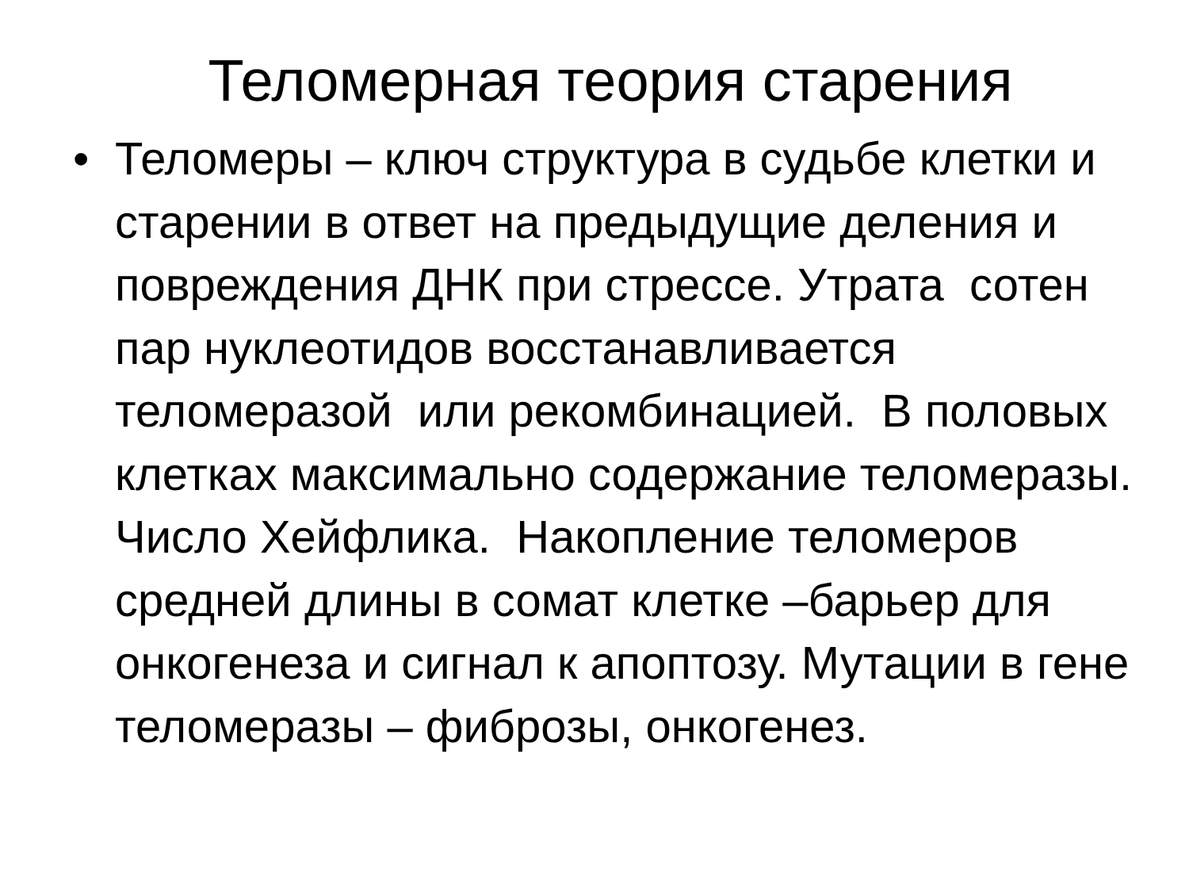Теломерная теория старения
•
Теломеры – ключ структура в судьбе клетки и старении в ответ на предыдущие деления и повреждения ДНК при стрессе. Утрата сотен пар нуклеотидов восстанавливается теломеразой или рекомбинацией. В половых клетках максимально содержание теломеразы. Число Хейфлика. Накопление теломеров средней длины в сомат клетке –барьер для онкогенеза и сигнал к апоптозу. Мутации в гене теломеразы – фиброзы, онкогенез.